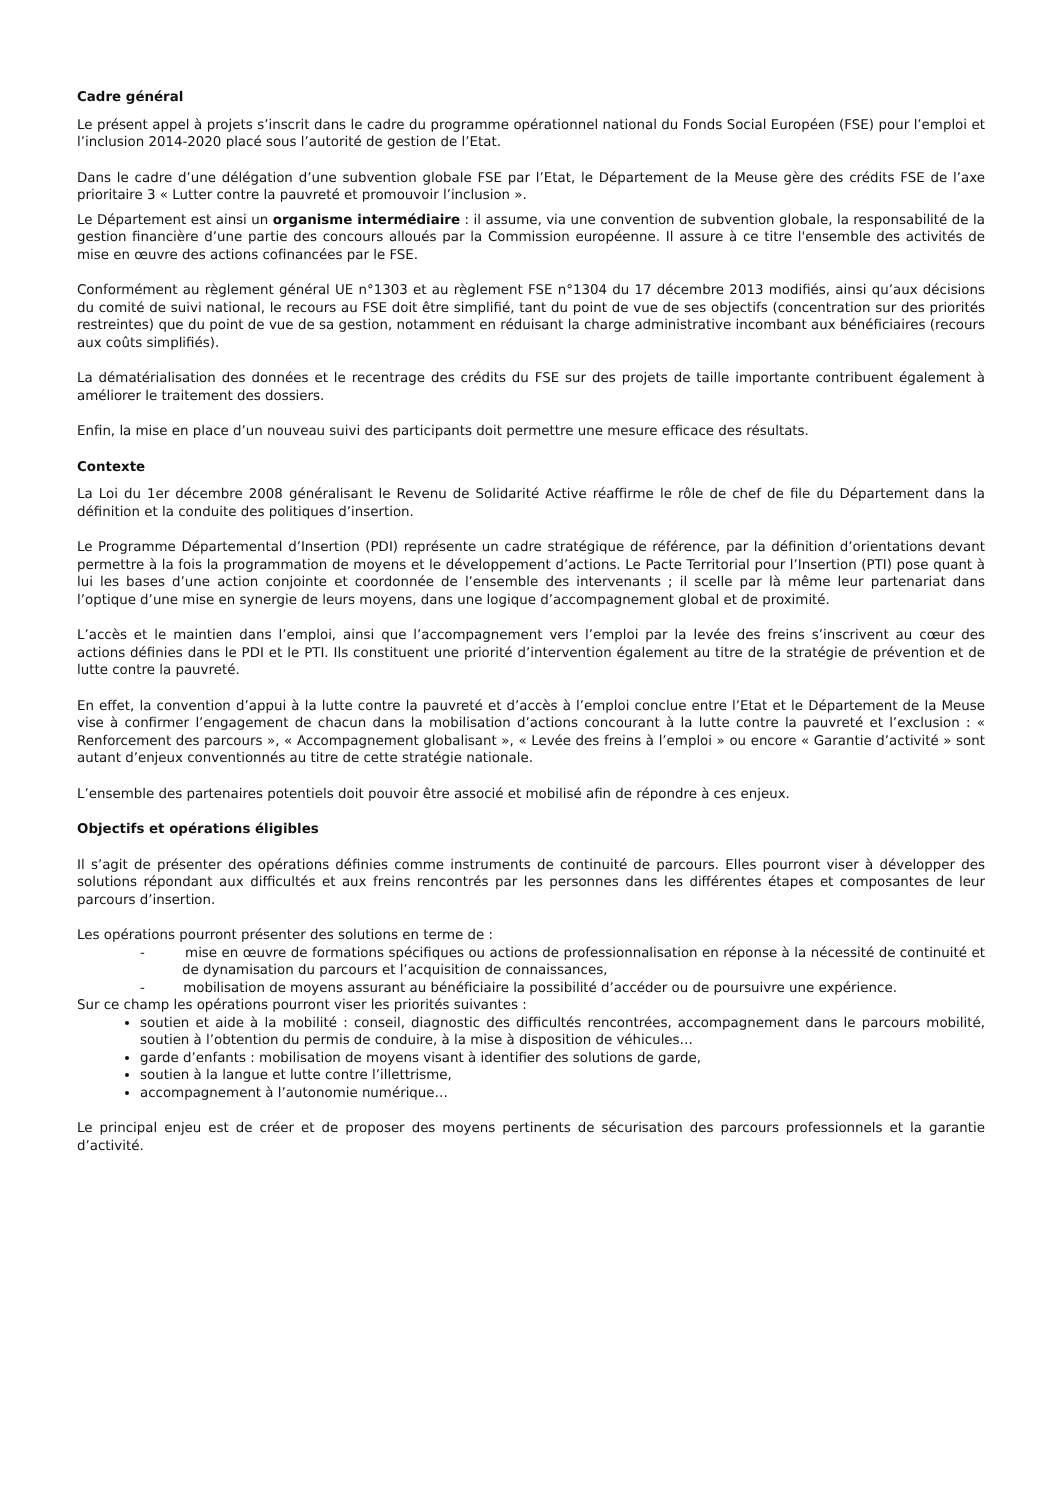Cadre général
Le présent appel à projets s’inscrit dans le cadre du programme opérationnel national du Fonds Social Européen (FSE) pour l’emploi et l’inclusion 2014-2020 placé sous l’autorité de gestion de l’Etat.
Dans le cadre d’une délégation d’une subvention globale FSE par l’Etat, le Département de la Meuse gère des crédits FSE de l’axe prioritaire 3 « Lutter contre la pauvreté et promouvoir l’inclusion ».
Le Département est ainsi un organisme intermédiaire : il assume, via une convention de subvention globale, la responsabilité de la gestion financière d’une partie des concours alloués par la Commission européenne. Il assure à ce titre l'ensemble des activités de mise en œuvre des actions cofinancées par le FSE.
Conformément au règlement général UE n°1303 et au règlement FSE n°1304 du 17 décembre 2013 modifiés, ainsi qu’aux décisions du comité de suivi national, le recours au FSE doit être simplifié, tant du point de vue de ses objectifs (concentration sur des priorités restreintes) que du point de vue de sa gestion, notamment en réduisant la charge administrative incombant aux bénéficiaires (recours aux coûts simplifiés).
La dématérialisation des données et le recentrage des crédits du FSE sur des projets de taille importante contribuent également à améliorer le traitement des dossiers.
Enfin, la mise en place d’un nouveau suivi des participants doit permettre une mesure efficace des résultats.
Contexte
La Loi du 1er décembre 2008 généralisant le Revenu de Solidarité Active réaffirme le rôle de chef de file du Département dans la définition et la conduite des politiques d’insertion.
Le Programme Départemental d’Insertion (PDI) représente un cadre stratégique de référence, par la définition d’orientations devant permettre à la fois la programmation de moyens et le développement d’actions. Le Pacte Territorial pour l’Insertion (PTI) pose quant à lui les bases d’une action conjointe et coordonnée de l’ensemble des intervenants ; il scelle par là même leur partenariat dans l’optique d’une mise en synergie de leurs moyens, dans une logique d’accompagnement global et de proximité.
L’accès et le maintien dans l’emploi, ainsi que l’accompagnement vers l’emploi par la levée des freins s’inscrivent au cœur des actions définies dans le PDI et le PTI. Ils constituent une priorité d’intervention également au titre de la stratégie de prévention et de lutte contre la pauvreté.
En effet, la convention d’appui à la lutte contre la pauvreté et d’accès à l’emploi conclue entre l’Etat et le Département de la Meuse vise à confirmer l’engagement de chacun dans la mobilisation d’actions concourant à la lutte contre la pauvreté et l’exclusion : « Renforcement des parcours », « Accompagnement globalisant », « Levée des freins à l’emploi » ou encore « Garantie d’activité » sont autant d’enjeux conventionnés au titre de cette stratégie nationale.
L’ensemble des partenaires potentiels doit pouvoir être associé et mobilisé afin de répondre à ces enjeux.
Objectifs et opérations éligibles
Il s’agit de présenter des opérations définies comme instruments de continuité de parcours. Elles pourront viser à développer des solutions répondant aux difficultés et aux freins rencontrés par les personnes dans les différentes étapes et composantes de leur parcours d’insertion.
Les opérations pourront présenter des solutions en terme de :
- mise en œuvre de formations spécifiques ou actions de professionnalisation en réponse à la nécessité de continuité et de dynamisation du parcours et l’acquisition de connaissances,
- mobilisation de moyens assurant au bénéficiaire la possibilité d’accéder ou de poursuivre une expérience.
Sur ce champ les opérations pourront viser les priorités suivantes :
soutien et aide à la mobilité : conseil, diagnostic des difficultés rencontrées, accompagnement dans le parcours mobilité, soutien à l’obtention du permis de conduire, à la mise à disposition de véhicules…
garde d’enfants : mobilisation de moyens visant à identifier des solutions de garde,
soutien à la langue et lutte contre l’illettrisme,
accompagnement à l’autonomie numérique…
Le principal enjeu est de créer et de proposer des moyens pertinents de sécurisation des parcours professionnels et la garantie d’activité.